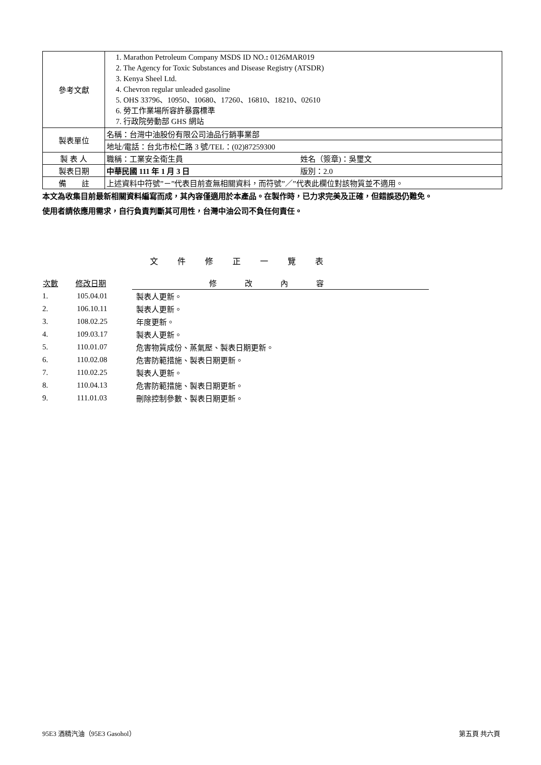| 參考文獻 | 1. Marathon Petroleum Company MSDS ID NO. : 0126MAR019 2. The Agency for Toxic Substances and Disease Registry (ATSDR) 3. Kenya Sheel Ltd. 4. Chevron regular unleaded gasoline 5. OHS 33796、10950、10680、17260、16810、18210、02610 6. 勞工作業場所容許暴露標準 7. 行政院勞動部 GHS 網站 |
| 製表單位 | 名稱：台灣中油股份有限公司油品行銷事業部 |
| | 地址/電話：台北市松仁路 3 號/TEL：(02)87259300 |
| 製 表 人 | 職稱：工業安全衛生員 姓名（簽章)：吳璽文 |
| 製表日期 | 中華民國 111 年 1 月 3 日 版別：2.0 |
| 備 註 | 上述資料中符號”－”代表目前查無相關資料，而符號”／”代表此欄位對該物質並不適用。 |
本文為收集目前最新相關資料編寫而成，其內容僅適用於本產品。在製作時，已力求完美及正確，但錯誤恐仍難免。
使用者請依應用需求，自行負責判斷其可用性，台灣中油公司不負任何責任。
文件修正一覽表
| 次數 | 修改日期 | 修改內容 |
| --- | --- | --- |
| 1. | 105.04.01 | 製表人更新。 |
| 2. | 106.10.11 | 製表人更新。 |
| 3. | 108.02.25 | 年度更新。 |
| 4. | 109.03.17 | 製表人更新。 |
| 5. | 110.01.07 | 危害物質成份、蒸氣壓、製表日期更新。 |
| 6. | 110.02.08 | 危害防範措施、製表日期更新。 |
| 7. | 110.02.25 | 製表人更新。 |
| 8. | 110.04.13 | 危害防範措施、製表日期更新。 |
| 9. | 111.01.03 | 刪除控制參數、製表日期更新。 |
95E3 酒精汽油（95E3 Gasohol） 第五頁 共六頁